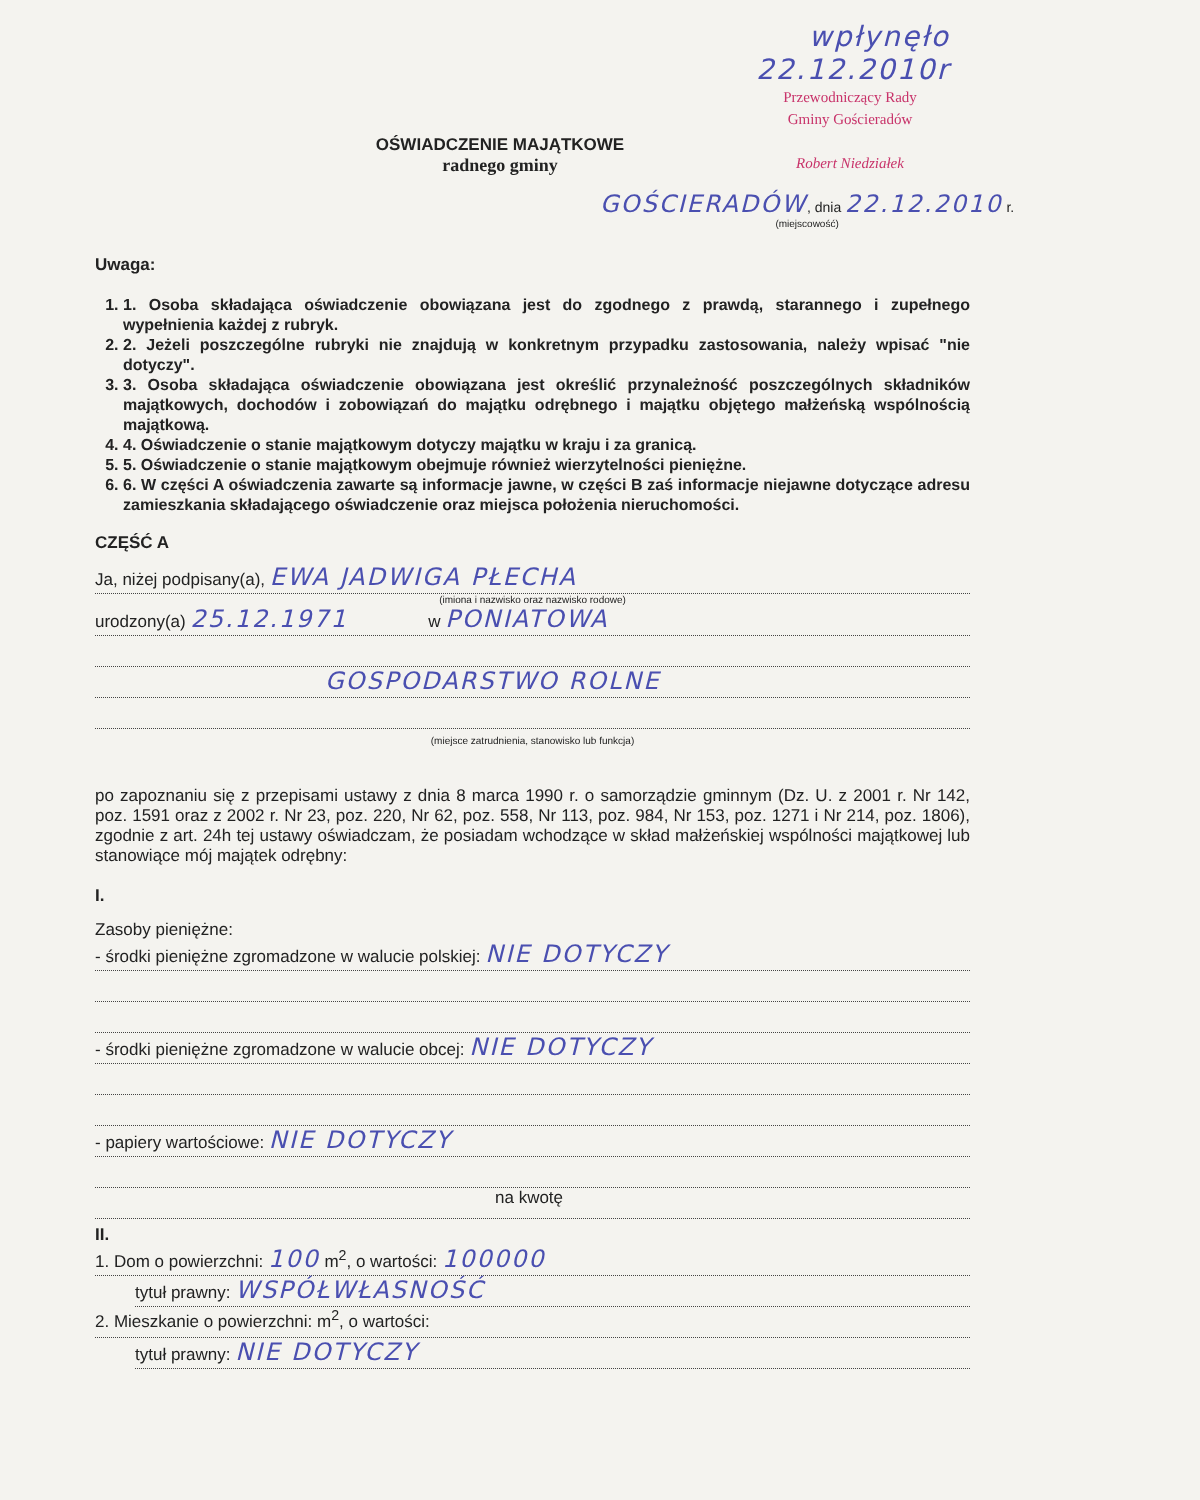wpłynęło 22.12.2010r
Przewodniczący Rady
Gminy Gościeradów
Robert Niedziałek
OŚWIADCZENIE MAJĄTKOWE
radnego gminy
GOŚCIERADÓW, dnia 22.12.2010 r.
(miejscowość)
Uwaga:
1. 1. Osoba składająca oświadczenie obowiązana jest do zgodnego z prawdą, starannego i zupełnego wypełnienia każdej z rubryk.
2. 2. Jeżeli poszczególne rubryki nie znajdują w konkretnym przypadku zastosowania, należy wpisać "nie dotyczy".
3. 3. Osoba składająca oświadczenie obowiązana jest określić przynależność poszczególnych składników majątkowych, dochodów i zobowiązań do majątku odrębnego i majątku objętego małżeńską wspólnością majątkową.
4. 4. Oświadczenie o stanie majątkowym dotyczy majątku w kraju i za granicą.
5. 5. Oświadczenie o stanie majątkowym obejmuje również wierzytelności pieniężne.
6. 6. W części A oświadczenia zawarte są informacje jawne, w części B zaś informacje niejawne dotyczące adresu zamieszkania składającego oświadczenie oraz miejsca położenia nieruchomości.
CZĘŚĆ A
Ja, niżej podpisany(a), EWA JADWIGA PŁECHA
(imiona i nazwisko oraz nazwisko rodowe)
urodzony(a) 25.12.1971 w PONIATOWA
GOSPODARSTWO ROLNE
(miejsce zatrudnienia, stanowisko lub funkcja)
po zapoznaniu się z przepisami ustawy z dnia 8 marca 1990 r. o samorządzie gminnym (Dz. U. z 2001 r. Nr 142, poz. 1591 oraz z 2002 r. Nr 23, poz. 220, Nr 62, poz. 558, Nr 113, poz. 984, Nr 153, poz. 1271 i Nr 214, poz. 1806), zgodnie z art. 24h tej ustawy oświadczam, że posiadam wchodzące w skład małżeńskiej wspólności majątkowej lub stanowiące mój majątek odrębny:
I.
Zasoby pieniężne:
- środki pieniężne zgromadzone w walucie polskiej: NIE DOTYCZY
- środki pieniężne zgromadzone w walucie obcej: NIE DOTYCZY
- papiery wartościowe: NIE DOTYCZY
na kwotę
II.
1. Dom o powierzchni: 100 m<sup>2</sup>, o wartości: 100000
tytuł prawny: WSPÓŁWŁASNOŚĆ
2. Mieszkanie o powierzchni: m<sup>2</sup>, o wartości:
tytuł prawny: NIE DOTYCZY